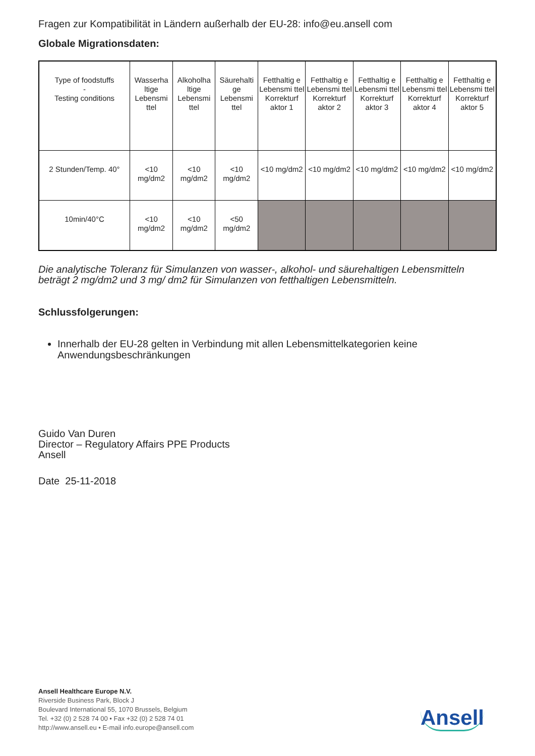Fragen zur Kompatibilität in Ländern außerhalb der EU-28: info@eu.ansell com
Globale Migrationsdaten:
| Type of foodstuffs - Testing conditions | Wasserha ltige Lebensmi ttel | Alkoholha ltige Lebensmi ttel | Säurehalti ge Lebensmi ttel | Fetthaltig e Lebensmi ttel Korrekturf aktor 1 | Fetthaltig e Lebensmi ttel Korrekturf aktor 2 | Fetthaltig e Lebensmi ttel Korrekturf aktor 3 | Fetthaltig e Lebensmi ttel Korrekturf aktor 4 | Fetthaltig e Lebensmi ttel Korrekturf aktor 5 |
| --- | --- | --- | --- | --- | --- | --- | --- | --- |
| 2 Stunden/Temp. 40° | <10 mg/dm2 | <10 mg/dm2 | <10 mg/dm2 | <10 mg/dm2 | <10 mg/dm2 | <10 mg/dm2 | <10 mg/dm2 | <10 mg/dm2 |
| 10min/40°C | <10 mg/dm2 | <10 mg/dm2 | <50 mg/dm2 | | | | | |
Die analytische Toleranz für Simulanzen von wasser-, alkohol- und säurehaltigen Lebensmitteln beträgt 2 mg/dm2 und 3 mg/ dm2 für Simulanzen von fetthaltigen Lebensmitteln.
Schlussfolgerungen:
Innerhalb der EU-28 gelten in Verbindung mit allen Lebensmittelkategorien keine Anwendungsbeschränkungen
Guido Van Duren
Director – Regulatory Affairs PPE Products
Ansell
Date 25-11-2018
Ansell Healthcare Europe N.V.
Riverside Business Park, Block J
Boulevard International 55, 1070 Brussels, Belgium
Tel. +32 (0) 2 528 74 00 • Fax +32 (0) 2 528 74 01
http://www.ansell.eu • E-mail info.europe@ansell.com
Ansell